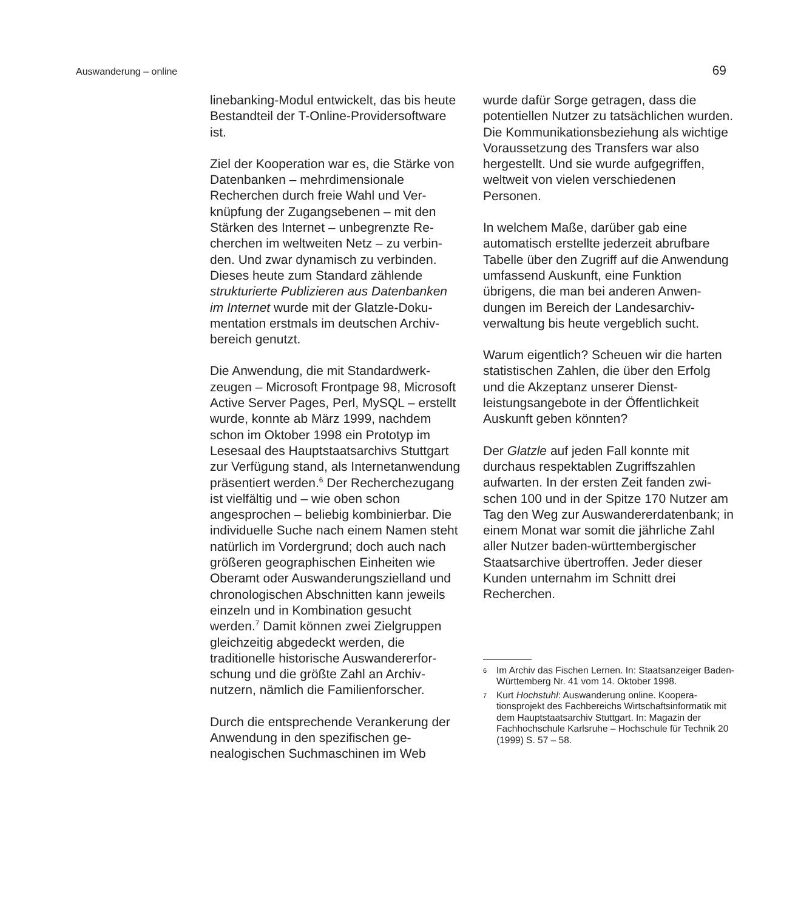Auswanderung – online 69
linebanking-Modul entwickelt, das bis heute Bestandteil der T-Online-Provider­software ist.
Ziel der Kooperation war es, die Stärke von Datenbanken – mehrdimensionale Recherchen durch freie Wahl und Ver­knüpfung der Zugangsebenen – mit den Stärken des Internet – unbegrenzte Re­cherchen im weltweiten Netz – zu verbin­den. Und zwar dynamisch zu verbinden. Dieses heute zum Standard zählende strukturierte Publizieren aus Datenbanken im Internet wurde mit der Glatzle-Doku­mentation erstmals im deutschen Archiv­bereich genutzt.
Die Anwendung, die mit Standardwerk­zeugen – Microsoft Frontpage 98, Micro­soft Active Server Pages, Perl, MySQL – erstellt wurde, konnte ab März 1999, nachdem schon im Oktober 1998 ein Prototyp im Lesesaal des Hauptstaatsar­chivs Stuttgart zur Verfügung stand, als Internetanwendung präsentiert werden.<sup>6</sup> Der Recherchezugang ist vielfältig und – wie oben schon angesprochen – beliebig kombinierbar. Die individuelle Suche nach einem Namen steht natürlich im Vordergrund; doch auch nach größeren geographischen Einheiten wie Oberamt oder Auswanderungszielland und chro­nologischen Abschnitten kann jeweils einzeln und in Kombination gesucht werden.<sup>7</sup> Damit können zwei Zielgruppen gleichzeitig abgedeckt werden, die traditionelle historische Auswandererfor­schung und die größte Zahl an Archiv­nutzern, nämlich die Familienforscher.
Durch die entsprechende Verankerung der Anwendung in den spezifischen ge­nealogischen Suchmaschinen im Web
wurde dafür Sorge getragen, dass die potentiellen Nutzer zu tatsächlichen wur­den. Die Kommunikationsbeziehung als wichtige Voraussetzung des Transfers war also hergestellt. Und sie wurde auf­gegriffen, weltweit von vielen verschiede­nen Personen.
In welchem Maße, darüber gab eine automatisch erstellte jederzeit abrufbare Tabelle über den Zugriff auf die Anwen­dung umfassend Auskunft, eine Funktion übrigens, die man bei anderen Anwen­dungen im Bereich der Landesarchiv­verwaltung bis heute vergeblich sucht.
Warum eigentlich? Scheuen wir die har­ten statistischen Zahlen, die über den Erfolg und die Akzeptanz unserer Dienst­leistungsangebote in der Öffentlichkeit Auskunft geben könnten?
Der Glatzle auf jeden Fall konnte mit durchaus respektablen Zugriffszahlen aufwarten. In der ersten Zeit fanden zwi­schen 100 und in der Spitze 170 Nutzer am Tag den Weg zur Auswandererdaten­bank; in einem Monat war somit die jähr­liche Zahl aller Nutzer baden-württem­bergischer Staatsarchive übertroffen. Jeder dieser Kunden unternahm im Schnitt drei Recherchen.
6 Im Archiv das Fischen Lernen. In: Staatsanzeiger Baden-Württemberg Nr. 41 vom 14. Oktober 1998.
7 Kurt Hochstuhl: Auswanderung online. Koopera­tionsprojekt des Fachbereichs Wirtschaftsinfor­matik mit dem Hauptstaatsarchiv Stuttgart. In: Magazin der Fachhochschule Karlsruhe – Hoch­schule für Technik 20 (1999) S. 57 – 58.